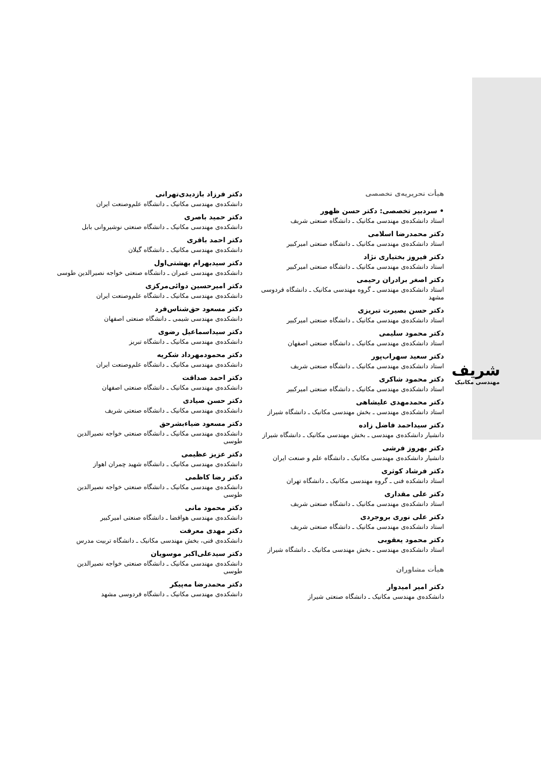شریف
مهندسی مکانیک
هیأت تحریریه‌ی تخصصی
• سردبیر تخصصی: دکتر حسن ظهور
استاد دانشکده‌ی مهندسی مکانیک ـ دانشگاه صنعتی شریف
دکتر محمدرضا اسلامی
استاد دانشکده‌ی مهندسی مکانیک ـ دانشگاه صنعتی امیرکبیر
دکتر فیروز بختیاری نژاد
استاد دانشکده‌ی مهندسی مکانیک ـ دانشگاه صنعتی امیرکبیر
دکتر اصغر برادران رحیمی
استاد دانشکده‌ی مهندسی ـ گروه مهندسی مکانیک ـ دانشگاه فردوسی مشهد
دکتر حسن بصیرت تبریزی
استاد دانشکده‌ی مهندسی مکانیک ـ دانشگاه صنعتی امیرکبیر
دکتر محمود سلیمی
استاد دانشکده‌ی مهندسی مکانیک ـ دانشگاه صنعتی اصفهان
دکتر سعید سهراب‌پور
استاد دانشکده‌ی مهندسی مکانیک ـ دانشگاه صنعتی شریف
دکتر محمود شاکری
استاد دانشکده‌ی مهندسی مکانیک ـ دانشگاه صنعتی امیرکبیر
دکتر محمدمهدی علیشاهی
استاد دانشکده‌ی مهندسی ـ بخش مهندسی مکانیک ـ دانشگاه شیراز
دکتر سیداحمد فاضل زاده
دانشیار دانشکده‌ی مهندسی ـ بخش مهندسی مکانیک ـ دانشگاه شیراز
دکتر بهروز فرشی
دانشیار دانشکده‌ی مهندسی مکانیک ـ دانشگاه علم و صنعت ایران
دکتر فرشاد کوثری
استاد دانشکده فنی ـ گروه مهندسی مکانیک ـ دانشگاه تهران
دکتر علی مقداری
استاد دانشکده‌ی مهندسی مکانیک ـ دانشگاه صنعتی شریف
دکتر علی نوری بروجردی
استاد دانشکده‌ی مهندسی مکانیک ـ دانشگاه صنعتی شریف
دکتر محمود یعقوبی
استاد دانشکده‌ی مهندسی ـ بخش مهندسی مکانیک ـ دانشگاه شیراز
هیأت مشاوران
دکتر امیر امیدوار
دانشکده‌ی مهندسی مکانیک ـ دانشگاه صنعتی شیراز
دکتر فرزاد بازدیدی‌تهرانی
دانشکده‌ی مهندسی مکانیک ـ دانشگاه علم‌وصنعت ایران
دکتر حمید باصری
دانشکده‌ی مهندسی مکانیک ـ دانشگاه صنعتی نوشیروانی بابل
دکتر احمد باقری
دانشکده‌ی مهندسی مکانیک ـ دانشگاه گیلان
دکتر سیدبهرام بهشتی‌اول
دانشکده‌ی مهندسی عمران ـ دانشگاه صنعتی خواجه نصیرالدین طوسی
دکتر امیرحسین دوائی‌مرکزی
دانشکده‌ی مهندسی مکانیک ـ دانشگاه علم‌وصنعت ایران
دکتر مسعود حق‌شناس‌فرد
دانشکده‌ی مهندسی شیمی ـ دانشگاه صنعتی اصفهان
دکتر سیداسماعیل رضوی
دانشکده‌ی مهندسی مکانیک ـ دانشگاه تبریز
دکتر محمودمهرداد شکریه
دانشکده‌ی مهندسی مکانیک ـ دانشگاه علم‌وصنعت ایران
دکتر احمد صداقت
دانشکده‌ی مهندسی مکانیک ـ دانشگاه صنعتی اصفهان
دکتر حسن صیادی
دانشکده‌ی مهندسی مکانیک ـ دانشگاه صنعتی شریف
دکتر مسعود ضیاءبشرحق
دانشکده‌ی مهندسی مکانیک ـ دانشگاه صنعتی خواجه نصیرالدین طوسی
دکتر عزیز عظیمی
دانشکده‌ی مهندسی مکانیک ـ دانشگاه شهید چمران اهواز
دکتر رضا کاظمی
دانشکده‌ی مهندسی مکانیک ـ دانشگاه صنعتی خواجه نصیرالدین طوسی
دکتر محمود مانی
دانشکده‌ی مهندسی هوافضا ـ دانشگاه صنعتی امیرکبیر
دکتر مهدی معرفت
دانشکده‌ی فنی، بخش مهندسی مکانیک ـ دانشگاه تربیت مدرس
دکتر سیدعلی‌اکبر موسویان
دانشکده‌ی مهندسی مکانیک ـ دانشگاه صنعتی خواجه نصیرالدین طوسی
دکتر محمدرضا مه‌پیکر
دانشکده‌ی مهندسی مکانیک ـ دانشگاه فردوسی مشهد